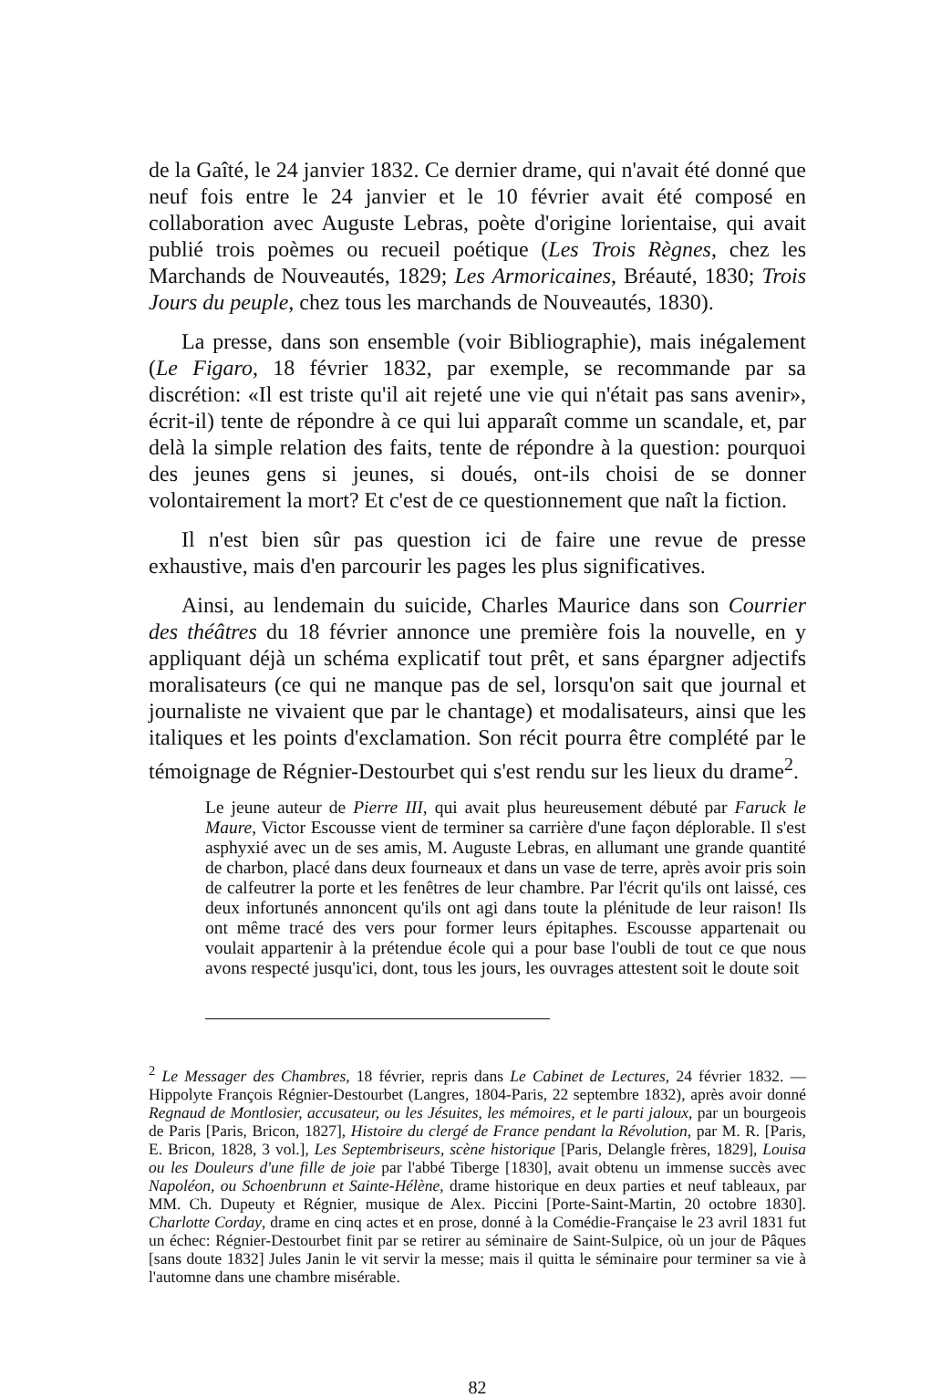de la Gaîté, le 24 janvier 1832. Ce dernier drame, qui n'avait été donné que neuf fois entre le 24 janvier et le 10 février avait été composé en collaboration avec Auguste Lebras, poète d'origine lorientaise, qui avait publié trois poèmes ou recueil poétique (Les Trois Règnes, chez les Marchands de Nouveautés, 1829; Les Armoricaines, Bréauté, 1830; Trois Jours du peuple, chez tous les marchands de Nouveautés, 1830).
La presse, dans son ensemble (voir Bibliographie), mais inégalement (Le Figaro, 18 février 1832, par exemple, se recommande par sa discrétion: «Il est triste qu'il ait rejeté une vie qui n'était pas sans avenir», écrit-il) tente de répondre à ce qui lui apparaît comme un scandale, et, par delà la simple relation des faits, tente de répondre à la question: pourquoi des jeunes gens si jeunes, si doués, ont-ils choisi de se donner volontairement la mort? Et c'est de ce questionnement que naît la fiction.
Il n'est bien sûr pas question ici de faire une revue de presse exhaustive, mais d'en parcourir les pages les plus significatives.
Ainsi, au lendemain du suicide, Charles Maurice dans son Courrier des théâtres du 18 février annonce une première fois la nouvelle, en y appliquant déjà un schéma explicatif tout prêt, et sans épargner adjectifs moralisateurs (ce qui ne manque pas de sel, lorsqu'on sait que journal et journaliste ne vivaient que par le chantage) et modalisateurs, ainsi que les italiques et les points d'exclamation. Son récit pourra être complété par le témoignage de Régnier-Destourbet qui s'est rendu sur les lieux du drame<sup>2</sup>.
Le jeune auteur de Pierre III, qui avait plus heureusement débuté par Faruck le Maure, Victor Escousse vient de terminer sa carrière d'une façon déplorable. Il s'est asphyxié avec un de ses amis, M. Auguste Lebras, en allumant une grande quantité de charbon, placé dans deux fourneaux et dans un vase de terre, après avoir pris soin de calfeutrer la porte et les fenêtres de leur chambre. Par l'écrit qu'ils ont laissé, ces deux infortunés annoncent qu'ils ont agi dans toute la plénitude de leur raison! Ils ont même tracé des vers pour former leurs épitaphes. Escousse appartenait ou voulait appartenir à la prétendue école qui a pour base l'oubli de tout ce que nous avons respecté jusqu'ici, dont, tous les jours, les ouvrages attestent soit le doute soit
<sup>2</sup> Le Messager des Chambres, 18 février, repris dans Le Cabinet de Lectures, 24 février 1832. —Hippolyte François Régnier-Destourbet (Langres, 1804-Paris, 22 septembre 1832), après avoir donné Regnaud de Montlosier, accusateur, ou les Jésuites, les mémoires, et le parti jaloux, par un bourgeois de Paris [Paris, Bricon, 1827], Histoire du clergé de France pendant la Révolution, par M. R. [Paris, E. Bricon, 1828, 3 vol.], Les Septembriseurs, scène historique [Paris, Delangle frères, 1829], Louisa ou les Douleurs d'une fille de joie par l'abbé Tiberge [1830], avait obtenu un immense succès avec Napoléon, ou Schoenbrunn et Sainte-Hélène, drame historique en deux parties et neuf tableaux, par MM. Ch. Dupeuty et Régnier, musique de Alex. Piccini [Porte-Saint-Martin, 20 octobre 1830]. Charlotte Corday, drame en cinq actes et en prose, donné à la Comédie-Française le 23 avril 1831 fut un échec: Régnier-Destourbet finit par se retirer au séminaire de Saint-Sulpice, où un jour de Pâques [sans doute 1832] Jules Janin le vit servir la messe; mais il quitta le séminaire pour terminer sa vie à l'automne dans une chambre misérable.
82